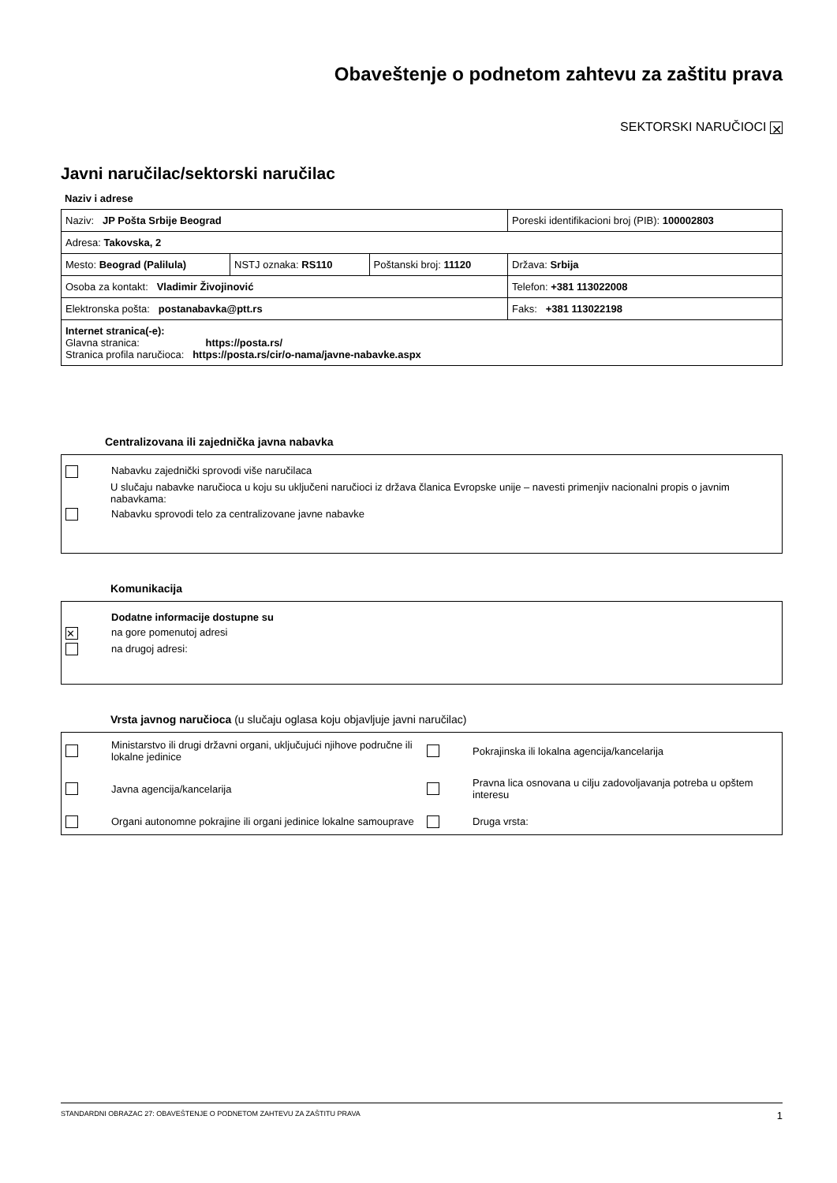Obaveštenje o podnetom zahtevu za zaštitu prava
SEKTORSKI NARUČIOCI ✕
Javni naručilac/sektorski naručilac
Naziv i adrese
| Naziv: JP Pošta Srbije Beograd | | | Poreski identifikacioni broj (PIB): 100002803 |
| Adresa: Takovska, 2 | | | |
| Mesto: Beograd (Palilula) | NSTJ oznaka: RS110 | Poštanski broj: 11120 | Država: Srbija |
| Osoba za kontakt: Vladimir Živojinović | | | Telefon: +381 113022008 |
| Elektronska pošta: postanabavka@ptt.rs | | | Faks: +381 113022198 |
| Internet stranica(-e): Glavna stranica: https://posta.rs/ Stranica profila naručioca: https://posta.rs/cir/o-nama/javne-nabavke.aspx | | | |
Centralizovana ili zajednička javna nabavka
Nabavku zajednički sprovodi više naručilaca
U slučaju nabavke naručioca u koju su uključeni naručioci iz država članica Evropske unije – navesti primenjiv nacionalni propis o javnim nabavkama:
Nabavku sprovodi telo za centralizovane javne nabavke
Komunikacija
Dodatne informacije dostupne su
✕ na gore pomenutoj adresi
na drugoj adresi:
Vrsta javnog naručioca (u slučaju oglasa koju objavljuje javni naručilac)
Ministarstvo ili drugi državni organi, uključujući njihove područne ili lokalne jedinice Pokrajinska ili lokalna agencija/kancelarija Javna agencija/kancelarija Pravna lica osnovana u cilju zadovoljavanja potreba u opštem interesu Organi autonomne pokrajine ili organi jedinice lokalne samouprave Druga vrsta:
STANDARDNI OBRAZAC 27: OBAVEŠTENJE O PODNETOM ZAHTEVU ZA ZAŠTITU PRAVA 1